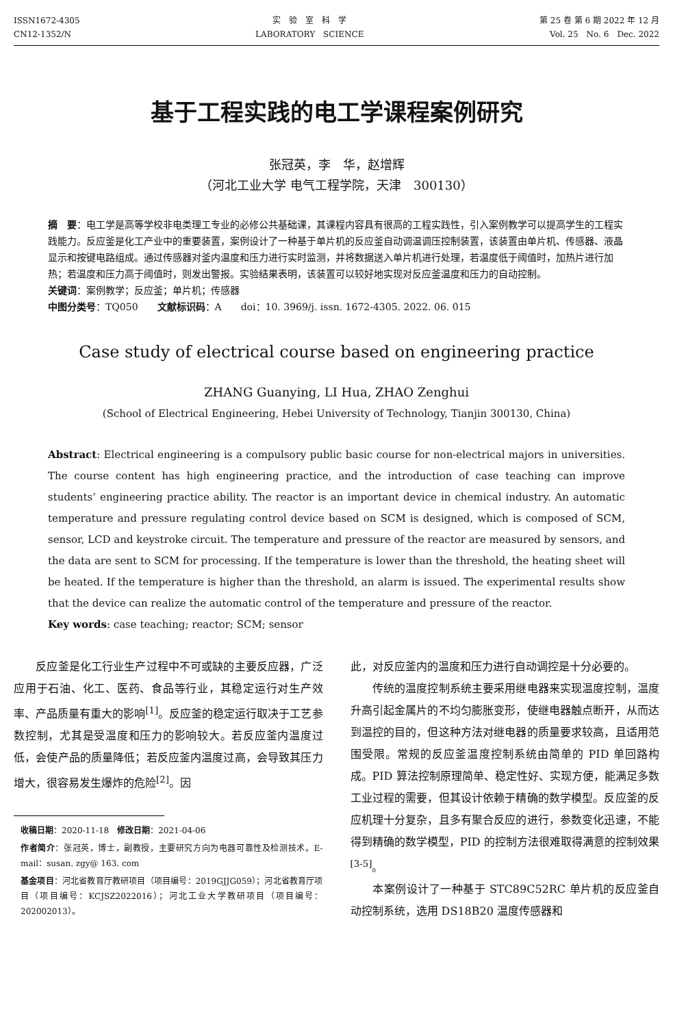ISSN1672-4305
CN12-1352/N
实　验　室　科　学
LABORATORY　SCIENCE
第 25 卷 第 6 期 2022 年 12 月
Vol. 25　No. 6　Dec. 2022
基于工程实践的电工学课程案例研究
张冠英，李　华，赵增辉
（河北工业大学 电气工程学院，天津　300130）
摘　要：电工学是高等学校非电类理工专业的必修公共基础课，其课程内容具有很高的工程实践性，引入案例教学可以提高学生的工程实践能力。反应釜是化工产业中的重要装置，案例设计了一种基于单片机的反应釜自动调温调压控制装置，该装置由单片机、传感器、液晶显示和按键电路组成。通过传感器对釜内温度和压力进行实时监测，并将数据送入单片机进行处理，若温度低于阈值时，加热片进行加热；若温度和压力高于阈值时，则发出警报。实验结果表明，该装置可以较好地实现对反应釜温度和压力的自动控制。
关键词：案例教学；反应釜；单片机；传感器
中图分类号：TQ050　　文献标识码：A　　doi：10. 3969/j. issn. 1672-4305. 2022. 06. 015
Case study of electrical course based on engineering practice
ZHANG Guanying, LI Hua, ZHAO Zenghui
(School of Electrical Engineering, Hebei University of Technology, Tianjin 300130, China)
Abstract: Electrical engineering is a compulsory public basic course for non-electrical majors in universities. The course content has high engineering practice, and the introduction of case teaching can improve students’ engineering practice ability. The reactor is an important device in chemical industry. An automatic temperature and pressure regulating control device based on SCM is designed, which is composed of SCM, sensor, LCD and keystroke circuit. The temperature and pressure of the reactor are measured by sensors, and the data are sent to SCM for processing. If the temperature is lower than the threshold, the heating sheet will be heated. If the temperature is higher than the threshold, an alarm is issued. The experimental results show that the device can realize the automatic control of the temperature and pressure of the reactor.
Key words: case teaching; reactor; SCM; sensor
　　反应釜是化工行业生产过程中不可或缺的主要反应器，广泛应用于石油、化工、医药、食品等行业，其稳定运行对生产效率、产品质量有重大的影响<sup>[1]</sup>。反应釜的稳定运行取决于工艺参数控制，尤其是受温度和压力的影响较大。若反应釜内温度过低，会使产品的质量降低；若反应釜内温度过高，会导致其压力增大，很容易发生爆炸的危险<sup>[2]</sup>。因
收稿日期：2020-11-18　修改日期：2021-04-06
作者简介：张冠英，博士，副教授，主要研究方向为电器可靠性及检测技术。E-mail：susan. zgy@ 163. com
基金项目：河北省教育厅教研项目（项目编号：2019GJJG059）；河北省教育厅项目（项目编号：KCJSZ2022016）；河北工业大学教研项目（项目编号：202002013）。
此，对反应釜内的温度和压力进行自动调控是十分必要的。
　　传统的温度控制系统主要采用继电器来实现温度控制，温度升高引起金属片的不均匀膨胀变形，使继电器触点断开，从而达到温控的目的，但这种方法对继电器的质量要求较高，且适用范围受限。常规的反应釜温度控制系统由简单的 PID 单回路构成。PID 算法控制原理简单、稳定性好、实现方便，能满足多数工业过程的需要，但其设计依赖于精确的数学模型。反应釜的反应机理十分复杂，且多有聚合反应的进行，参数变化迅速，不能得到精确的数学模型，PID 的控制方法很难取得满意的控制效果<sup>[3-5]</sup>。
　　本案例设计了一种基于 STC89C52RC 单片机的反应釜自动控制系统，选用 DS18B20 温度传感器和